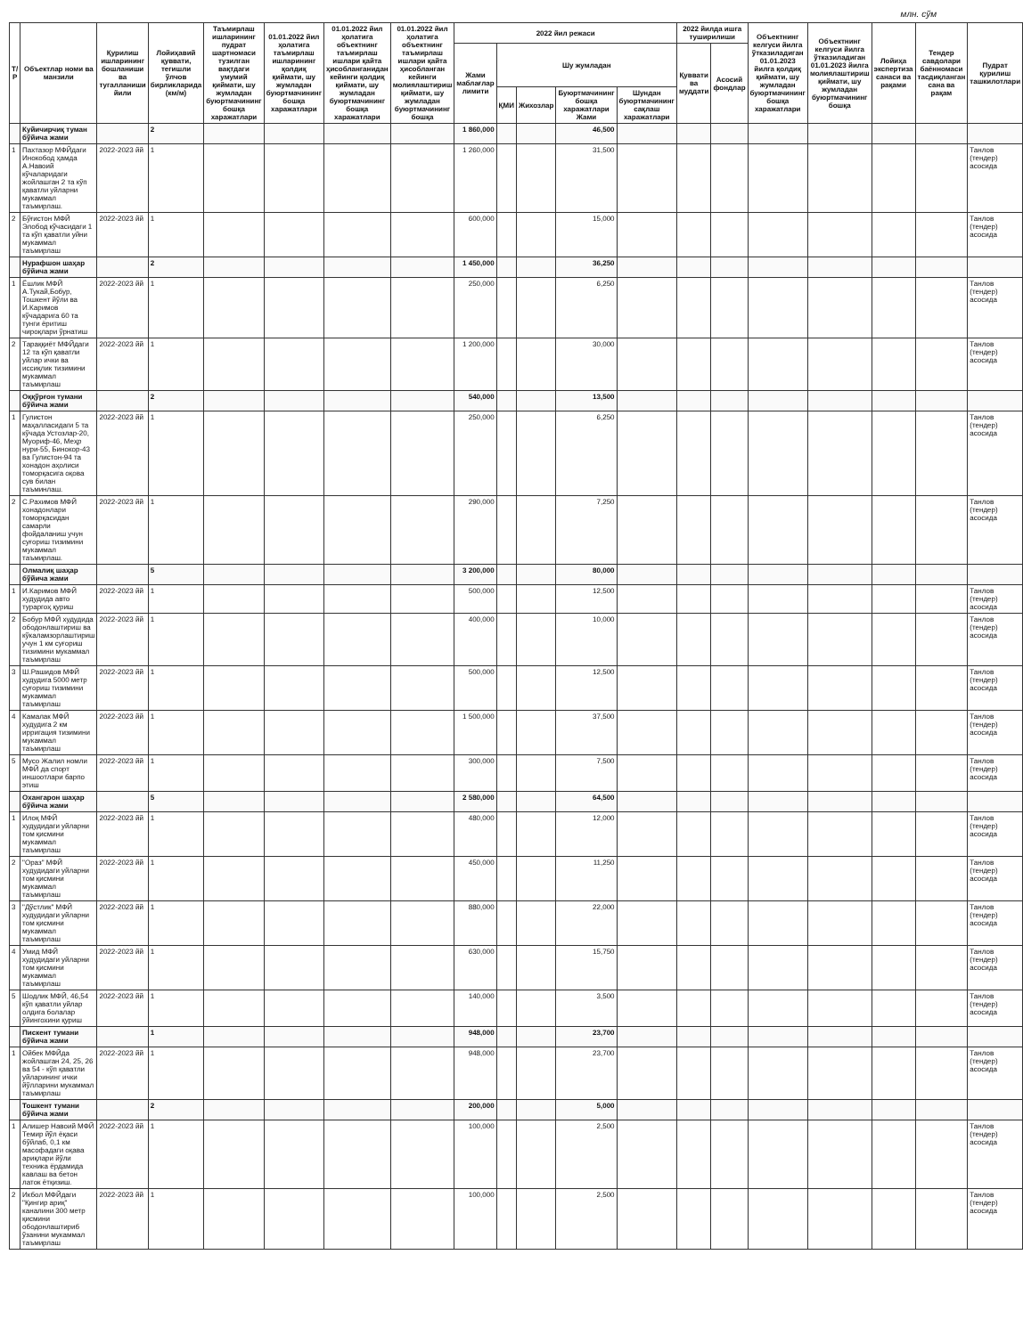млн. сўм
| Т/Р | Объектлар номи ва манзили | Қурилиш ишларининг бошланиши ва тугалланиши йили | Лойиҳавий қуввати, тегишли ўлчов бирликларида (км/м) | Таъмирлаш ишларининг пудрат шартномаси тузилган вақтдаги умумий қиймати, шу жумладан буюртмачининг бошқа харажатлари | 01.01.2022 йил ҳолатига таъмирлаш ишларининг қолдиқ қиймати, шу жумладан буюртмачининг бошқа харажатлари | 01.01.2022 йил ҳолатига объектнинг таъмирлаш ишлари қайта ҳисобланганидан кейинги қолдиқ қиймати, шу жумладан буюртмачининг бошқа харажатлари | 01.01.2022 йил ҳолатига объектнинг таъмирлаш ишлари қайта ҳисобланган кейинги молиялаштириш қиймати, шу жумладан буюртмачининг бошқа | 2022 йил режаси | | | | | 2022 йилда ишга туширилиши | | Объектнинг келгуси йилга ўтказиладиган 01.01.2023 йилга қолдиқ қиймати, шу жумладан буюртмачининг бошқа харажатлари | Объектнинг келгуси йилга ўтказиладиган 01.01.2023 йилга молиялаштириш қиймати, шу жумладан буюртмачининг бошқа | Лойиҳа экспертиза санаси ва рақами | Тендер савдолари баённомаси тасдиқланган сана ва рақам | Пудрат қурилиш ташкилотлари |
| --- | --- | --- | --- | --- | --- | --- | --- | --- | --- | --- | --- | --- | --- | --- | --- | --- | --- | --- | --- |
| | | | | | | | | Жами маблағлар лимити | Шу жумладан | | | | Қуввати ва муддати | Асосий фондлар | | | | | |
| | | | | | | | | | ҚМИ | Жихозлар | Буюртмачининг бошқа харажатлари Жами | Шундан буюртмачининг сақлаш харажатлари | | | | | | | |
| | Куйичирчиқ туман бўйича жами | | 2 | | | | | 1 860,000 | | | 46,500 | | | | | | | | |
| 1 | Пахтазор МФЙдаги Инокобод ҳамда А.Навоий кўчаларидаги жойлашган 2 та кўп қаватли уйларни мукаммал таъмирлаш. | 2022-2023 йй | 1 | | | | | 1 260,000 | | | 31,500 | | | | | | | | Танлов (тендер) асосида |
| 2 | Бўғистон МФЙ Элобод кўчасидаги 1 та кўп қаватли уйни мукаммал таъмирлаш | 2022-2023 йй | 1 | | | | | 600,000 | | | 15,000 | | | | | | | | Танлов (тендер) асосида |
| | Нурафшон шаҳар бўйича жами | | 2 | | | | | 1 450,000 | | | 36,250 | | | | | | | | |
| 1 | Ёшлик МФЙ А.Тукай,Бобур, Тошкент йўли ва И.Каримов кўчадарига 60 та тунги ёритиш чироқлари ўрнатиш | 2022-2023 йй | 1 | | | | | 250,000 | | | 6,250 | | | | | | | | Танлов (тендер) асосида |
| 2 | Тараққиёт МФЙдаги 12 та кўп қаватли уйлар ички ва иссиқлик тизимини мукаммал таъмирлаш | 2022-2023 йй | 1 | | | | | 1 200,000 | | | 30,000 | | | | | | | | Танлов (тендер) асосида |
| | Оққўрғон тумани бўйича жами | | 2 | | | | | 540,000 | | | 13,500 | | | | | | | | |
| 1 | Гулистон маҳалласидаги 5 та кўчада Устозлар-20, Муориф-46, Меҳр нури-55, Бинокор-43 ва Гулистон-94 та хонадон аҳолиси томорқасига оқова сув билан таъминлаш. | 2022-2023 йй | 1 | | | | | 250,000 | | | 6,250 | | | | | | | | Танлов (тендер) асосида |
| 2 | С.Рахимов МФЙ хонадонлари томорқасидан самарли фойдаланиш учун суғориш тизимини мукаммал таъмирлаш. | 2022-2023 йй | 1 | | | | | 290,000 | | | 7,250 | | | | | | | | Танлов (тендер) асосида |
| | Олмалиқ шаҳар бўйича жами | | 5 | | | | | 3 200,000 | | | 80,000 | | | | | | | | |
| 1 | И.Каримов МФЙ худудида авто тураргоҳ қуриш | 2022-2023 йй | 1 | | | | | 500,000 | | | 12,500 | | | | | | | | Танлов (тендер) асосида |
| 2 | Бобур МФЙ худудида ободонлаштириш ва кўкаламзорлаштириш учун 1 км суғориш тизимини мукаммал таъмирлаш | 2022-2023 йй | 1 | | | | | 400,000 | | | 10,000 | | | | | | | | Танлов (тендер) асосида |
| 3 | Ш.Рашидов МФЙ худудига 5000 метр суғориш тизимини мукаммал таъмирлаш | 2022-2023 йй | 1 | | | | | 500,000 | | | 12,500 | | | | | | | | Танлов (тендер) асосида |
| 4 | Камалак МФЙ худудига 2 км ирригация тизимини мукаммал таъмирлаш | 2022-2023 йй | 1 | | | | | 1 500,000 | | | 37,500 | | | | | | | | Танлов (тендер) асосида |
| 5 | Мусо Жалил номли МФЙ да спорт иншоотлари барпо этиш | 2022-2023 йй | 1 | | | | | 300,000 | | | 7,500 | | | | | | | | Танлов (тендер) асосида |
| | Охангарон шаҳар бўйича жами | | 5 | | | | | 2 580,000 | | | 64,500 | | | | | | | | |
| 1 | Илоқ МФЙ худудидаги уйларни том қисмини мукаммал таъмирлаш | 2022-2023 йй | 1 | | | | | 480,000 | | | 12,000 | | | | | | | | Танлов (тендер) асосида |
| 2 | "Ораз" МФЙ худудидаги уйларни том қисмини мукаммал таъмирлаш | 2022-2023 йй | 1 | | | | | 450,000 | | | 11,250 | | | | | | | | Танлов (тендер) асосида |
| 3 | "Дўстлик" МФЙ худудидаги уйларни том қисмини мукаммал таъмирлаш | 2022-2023 йй | 1 | | | | | 880,000 | | | 22,000 | | | | | | | | Танлов (тендер) асосида |
| 4 | Умид МФЙ худудидаги уйларни том қисмини мукаммал таъмирлаш | 2022-2023 йй | 1 | | | | | 630,000 | | | 15,750 | | | | | | | | Танлов (тендер) асосида |
| 5 | Шодлик МФЙ, 46,54 кўп қаватли уйлар олдига болалар ўйингохини қуриш | 2022-2023 йй | 1 | | | | | 140,000 | | | 3,500 | | | | | | | | Танлов (тендер) асосида |
| | Пискент тумани бўйича жами | | 1 | | | | | 948,000 | | | 23,700 | | | | | | | | |
| 1 | Ойбек МФЙда жойлашган 24, 25, 26 ва 54 - кўп қаватли уйларининг ички йўлларини мукаммал таъмирлаш | 2022-2023 йй | 1 | | | | | 948,000 | | | 23,700 | | | | | | | | Танлов (тендер) асосида |
| | Тошкент тумани бўйича жами | | 2 | | | | | 200,000 | | | 5,000 | | | | | | | | |
| 1 | Алишер Навоий МФЙ Темир йўл ёқаси бўйлаб, 0,1 км масофадаги оқава ариқлари йўли техника ёрдамида кавлаш ва бетон латок ётқизиш. | 2022-2023 йй | 1 | | | | | 100,000 | | | 2,500 | | | | | | | | Танлов (тендер) асосида |
| 2 | Икбол МФЙдаги "Қингир ариқ" каналини 300 метр қисмини ободонлаштириб ўзанини мукаммал таъмирлаш | 2022-2023 йй | 1 | | | | | 100,000 | | | 2,500 | | | | | | | | Танлов (тендер) асосида |